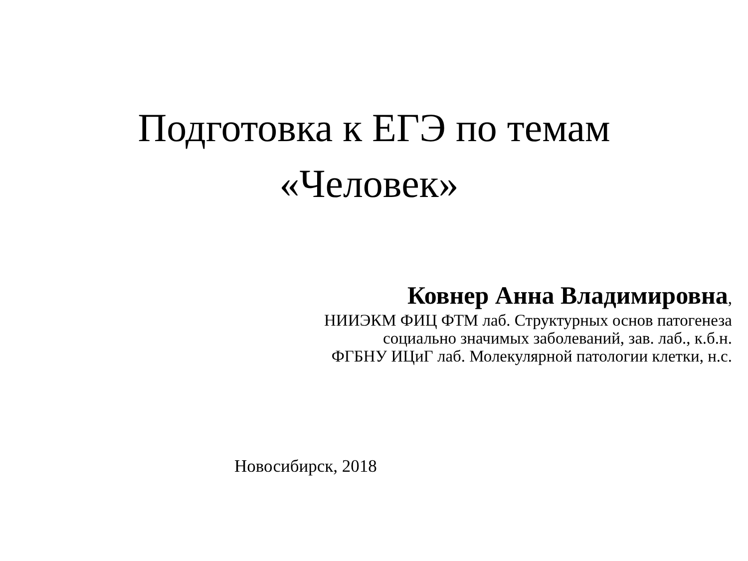Подготовка к ЕГЭ по темам
«Человек»
Ковнер Анна Владимировна,
НИИЭКМ ФИЦ ФТМ лаб. Структурных основ патогенеза
социально значимых заболеваний, зав. лаб., к.б.н.
ФГБНУ ИЦиГ лаб. Молекулярной патологии клетки, н.с.
Новосибирск, 2018